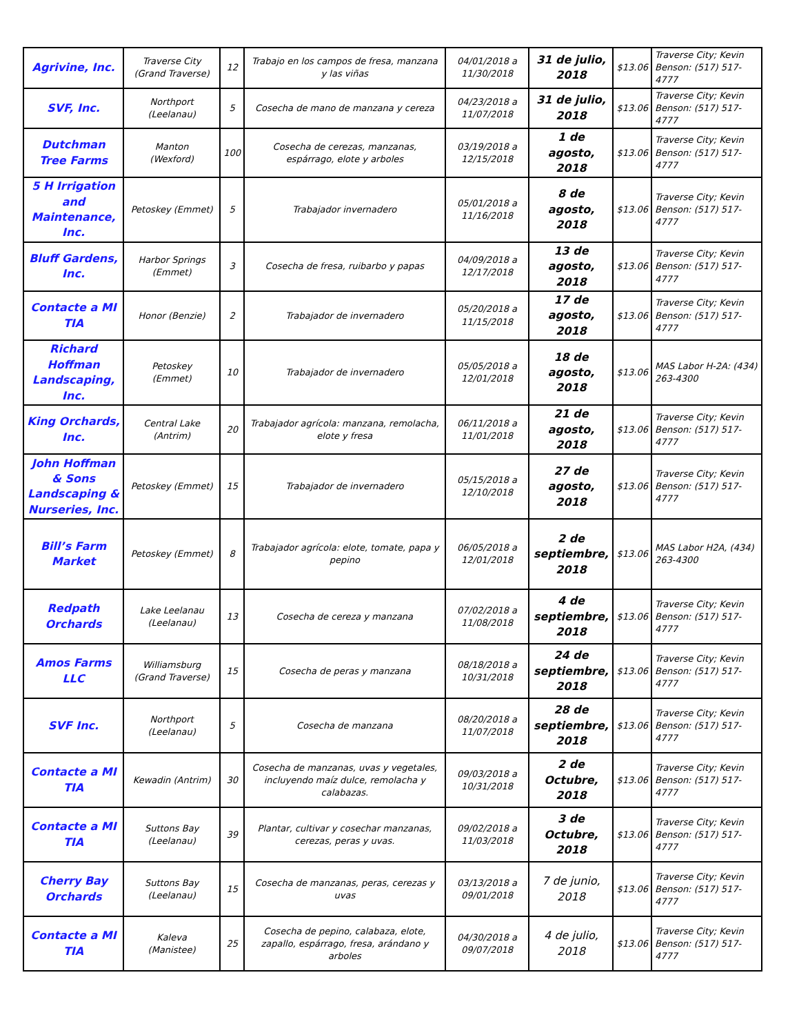| Agrivine, Inc. | Traverse City (Grand Traverse) | 12 | Trabajo en los campos de fresa, manzana y las viñas | 04/01/2018 a 11/30/2018 | 31 de julio, 2018 | $13.06 | Traverse City; Kevin Benson: (517) 517-4777 |
| SVF, Inc. | Northport (Leelanau) | 5 | Cosecha de mano de manzana y cereza | 04/23/2018 a 11/07/2018 | 31 de julio, 2018 | $13.06 | Traverse City; Kevin Benson: (517) 517-4777 |
| Dutchman Tree Farms | Manton (Wexford) | 100 | Cosecha de cerezas, manzanas, espárrago, elote y arboles | 03/19/2018 a 12/15/2018 | 1 de agosto, 2018 | $13.06 | Traverse City; Kevin Benson: (517) 517-4777 |
| 5 H Irrigation and Maintenance, Inc. | Petoskey (Emmet) | 5 | Trabajador invernadero | 05/01/2018 a 11/16/2018 | 8 de agosto, 2018 | $13.06 | Traverse City; Kevin Benson: (517) 517-4777 |
| Bluff Gardens, Inc. | Harbor Springs (Emmet) | 3 | Cosecha de fresa, ruibarbo y papas | 04/09/2018 a 12/17/2018 | 13 de agosto, 2018 | $13.06 | Traverse City; Kevin Benson: (517) 517-4777 |
| Contacte a MI TIA | Honor (Benzie) | 2 | Trabajador de invernadero | 05/20/2018 a 11/15/2018 | 17 de agosto, 2018 | $13.06 | Traverse City; Kevin Benson: (517) 517-4777 |
| Richard Hoffman Landscaping, Inc. | Petoskey (Emmet) | 10 | Trabajador de invernadero | 05/05/2018 a 12/01/2018 | 18 de agosto, 2018 | $13.06 | MAS Labor H-2A: (434) 263-4300 |
| King Orchards, Inc. | Central Lake (Antrim) | 20 | Trabajador agrícola: manzana, remolacha, elote y fresa | 06/11/2018 a 11/01/2018 | 21 de agosto, 2018 | $13.06 | Traverse City; Kevin Benson: (517) 517-4777 |
| John Hoffman & Sons Landscaping & Nurseries, Inc. | Petoskey (Emmet) | 15 | Trabajador de invernadero | 05/15/2018 a 12/10/2018 | 27 de agosto, 2018 | $13.06 | Traverse City; Kevin Benson: (517) 517-4777 |
| Bill’s Farm Market | Petoskey (Emmet) | 8 | Trabajador agrícola: elote, tomate, papa y pepino | 06/05/2018 a 12/01/2018 | 2 de septiembre, 2018 | $13.06 | MAS Labor H2A, (434) 263-4300 |
| Redpath Orchards | Lake Leelanau (Leelanau) | 13 | Cosecha de cereza y manzana | 07/02/2018 a 11/08/2018 | 4 de septiembre, 2018 | $13.06 | Traverse City; Kevin Benson: (517) 517-4777 |
| Amos Farms LLC | Williamsburg (Grand Traverse) | 15 | Cosecha de peras y manzana | 08/18/2018 a 10/31/2018 | 24 de septiembre, 2018 | $13.06 | Traverse City; Kevin Benson: (517) 517-4777 |
| SVF Inc. | Northport (Leelanau) | 5 | Cosecha de manzana | 08/20/2018 a 11/07/2018 | 28 de septiembre, 2018 | $13.06 | Traverse City; Kevin Benson: (517) 517-4777 |
| Contacte a MI TIA | Kewadin (Antrim) | 30 | Cosecha de manzanas, uvas y vegetales, incluyendo maíz dulce, remolacha y calabazas. | 09/03/2018 a 10/31/2018 | 2 de Octubre, 2018 | $13.06 | Traverse City; Kevin Benson: (517) 517-4777 |
| Contacte a MI TIA | Suttons Bay (Leelanau) | 39 | Plantar, cultivar y cosechar manzanas, cerezas, peras y uvas. | 09/02/2018 a 11/03/2018 | 3 de Octubre, 2018 | $13.06 | Traverse City; Kevin Benson: (517) 517-4777 |
| Cherry Bay Orchards | Suttons Bay (Leelanau) | 15 | Cosecha de manzanas, peras, cerezas y uvas | 03/13/2018 a 09/01/2018 | 7 de junio, 2018 | $13.06 | Traverse City; Kevin Benson: (517) 517-4777 |
| Contacte a MI TIA | Kaleva (Manistee) | 25 | Cosecha de pepino, calabaza, elote, zapallo, espárrago, fresa, arándano y arboles | 04/30/2018 a 09/07/2018 | 4 de julio, 2018 | $13.06 | Traverse City; Kevin Benson: (517) 517-4777 |